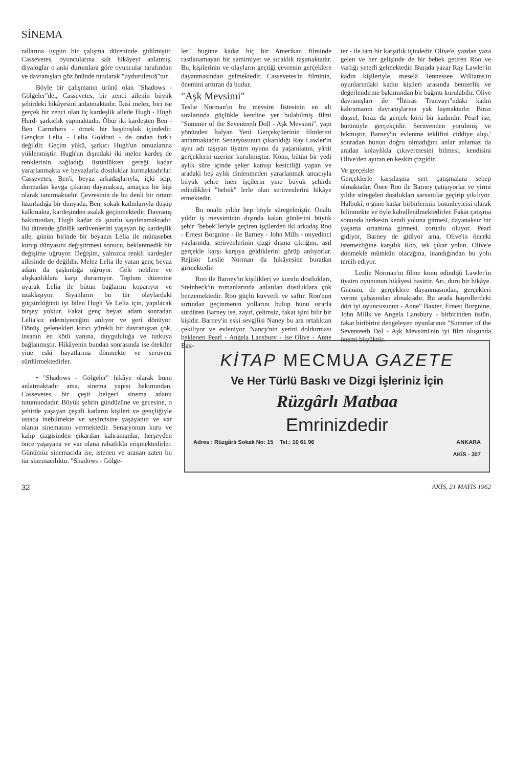SİNEMA
rallarına uygun bir çalışma düzeninde gidilmiştir. Cassevetes, oyuncularına salt hikâyeyi anlatmış, diyaloglar o anki durumlara göre oyuncular tarafından ve davranışları göz önünde tutularak "uydurulmu§"tur.
Böyle bir çalışmanın ürünü olan "Shadows - Gölgeler"de,, Cassevetes, bir zenci ailenin büyük şehirdeki hikâyesini anlatmaktadır. İkisi melez, biri ise gerçek bir zenci olan üç kardeşlik ailede Hugh - Hugh Hurd- şarkıclık yapmaktadır. Öbür iki kardeşten Ben - Ben Carruthers - örnek bir başıboşluk içindedir. Gençkız Lelia - Lelia Goldoni - de ondan farklı değildir. Geçim yükü, şarkıcı Hugh'un omuzlarına yüklenmiştir. Hugh'un dışındaki iki melez kardeş de renklerinin sağladığı üstünlükten gereği kadar yararlanmakta ve beyazlarla dostluklar kurmaktadırlar. Cassevetes, Ben'i, beyaz arkadaşlarıyla, içki içip, durmadan kavga çıkaran dayanaksız, amaçsız bir kişi olarak tanıtmaktadır. Çevresinin de bu denli bir ortam hazırladığa bir dünyada, Ben, sokak kadınlarıyla düşüp kalkmakta, kardeşinden asalak geçinmektedir. Davranış bakımından, Hugh kadar da şuurlu sayılmamaktadır. Bu düzende günlük serüvenlerini yaşayan üç kardeşlik aile, günün birinde bir beyazın Lelia ile münasebet kurup dünyasını değiştirmesi sonucu, beklenmedik bir değişime uğruyor. Değişim, yalnızca renkli kardeşler ailesinde de değildir. Melez Lelia ile yatan genç beyaz adam da şaşkınlığa uğruyor. Gele neklere ve alışkanlıklara karşı duramıyor. Toplum düzenine uyarak Lelia ile bütün bağlarını koparıyor ve uzaklaşıyor. Siyahların bu tür olaylardaki güçsüzlüğünü iyi bilen Hugh Ve Lelia için, yapılacak birşey yoktur. Fakat genç beyaz adam sonradan Lelia'sız edemiyeceğini anlıyor ve geri dönüyor. Dönüş, gelenekleri kırıcı yürekli bir davranıştan çok, insanın en kötü yanına, duygululuğa ve tutkuya bağlanmıştır. Hikâyenin bundan sonrasında ise ötekiler yine eski hayatlarına dönmekte ve serüveni sürdürmektedirler.
• "Shadows - Gölgeler" hikâye olarak bunu anlatmaktadır ama, sinema yapısı bakımından. Cassevetes, bir çeşit belgeci sinema adamı tutumundadır. Büyük şehrin gündüzüne ve gecesine, o şehirde yaşayan çeşitli katların kişileri ve gençliğiyle ustaca inebilmekte ve seyircisine yaşayanın ve var olanın sinemasını vermektedir. Senaryonun kuru ve kalıp çizgisinden çıkarılan kahramanlar, herşeyden önce yaşayana ve var olana rahatlıkla erişmektedirler. Günümüz sinemacıda ise, istenen ve aranan zaten bu tür sinemacılıktır. "Shadows - Gölge-
ler" bugüne kadar hiç bir Amerikan filminde rastlanamayan bir samimiyet ve sıcaklık taşımaktadır. Bu, kişilerinin ve olayların geçtiği çevrenin gerçeklere dayanmasından gelmektedir. Cassevetes'in filminin, önemini arttıran da budur.
"Aşk Mevsimi"
Teslie Norman'ın bu mevsim listesinin en alt sıralarında güçlükle kendine yer bulabilmiş filmi "Summer of the Seventeeth Doll - Aşk Mevsimi", yapı yönünden İtalyan Yeni Gerçekçilerinin filmlerini andırmaktadır. Senaryosunun çıkarıldığı Ray Lawler'in aynı adı taşıyan tiyatro oyunu da yaşanılanın, yânii gerçeklerin üzerine kurulmuştur. Konu, bütün bir yedi aylık süre içinde şeker kamışı kesiciliği yapan ve aradaki beş aylık dinlenmeden yararlanmak amacıyla büyük şehre inen işçilerin yine büyük şehirde edindikleri "bebek" lerle olan serüvenlerini hikâye etmektedir.
Bu onaltı yıldır hep böyle süregelmiştir. Onaltı yıldır iş mevsiminin dışında kalan günlerini büyük şehir "bebek"leriyle geçiren işçilerden iki arkadaş Roo - Ernest Borgnine - ile Barney - John Mills - onyedinci yazlarında, serüvenlerinin çizgi dışına çıktığını, asıl gerçekle karşı karşıya geldiklerini görüp anlıyorlar. Rejisör Leslie Norman da hikâyesine buradan girmektedir.
Roo ile Barney'in kişilikleri ve kurulu dostlukları, Steinbeck'in romanlarında anlatılan dostluklara çok benzemektedir. Roo güçlü kuvvetli ve saftır. Roo'nun sırtından geçinmenin yollarını bulup bunu ısrarla sürdüren Barney ise, zayıf, çelimsiz, fakat işini bilir bir kişidir. Barney'in eski sevgilisi Naney bu ara ortalıktan çekiliyor ve evleniyor. Nancy'nin yerini doldurması beklenen Pearl - Angela Lansbury - ise Olive - Anne Bax-
ter - ile tam bir karşıtlık içindedir. Olive'e, yazdan yaza gelen ve her gelişinde de bir bebek getiren Roo ve varlığı yeterli gelmektedir. Burada yazar Ray Lawler'in kadın kişileriyle, meselâ Tennessee Williams'ın oyunlarındaki kadın kişileri arasında benzerlik ve değerlendirme bakımından bir bağıntı kurulabilir. Olive davranışları ile "İhtiras Tranvayı"ndaki kadın kahramanın davranışlarına yak laşmaktadır. Biraz düşsel, biraz da gerçek körü bir kadındır. Pearl ise, bütünüyle gerçekçidir. Serüvenden yorulmuş ve bıkmıştır. Barney'in evlenme teklifini ciddiye alışı,' sonradan bunun doğru olmadığını anlar anlamaz da aradan kolaylıkla çıkıvermesini bilmesi, kendisini Olive'den ayıran en keskin çizgidir.
Ve gerçekler
Gerçeklerle karşılaşma sert çatışmalara sebep olmaktadır. Önce Roo ile Barney çatışıyorlar ve yirmi yıldır süregelen dostlukları sarsıntılar geçirip yıkılıyor. Halbuki, o güne kadar birbirlerinin bütünleyicisi olarak bilinmekte ve öyle kabullenilmektedirler. Fakat çatışma sonunda herkesin kendi yoluna gitmesi, dayanaksız bir yaşama ortamına girmesi, zorunlu oluyor. Pearl gidiyor, Barney de gidiyor ama, Olive'in önceki istemezliğine karşılık Roo, tek çıkar yolun. Olive'e dönmekle mümkün olacağına, inandığından bu yolu tercih ediyor.
Leslie Norman'ın filme konu edindiği Lawler'in tiyatro oyununun hikâyesi basittir. Arı, duru bir hikâye. Gücünü, de gerçeklere dayanmasından, gerçekleri verme çabasından almaktadır. Bu arada başrollerdeki dört iyi oyuncusunun - Anne" Baxter, Ernest Borgnine, John Mills ve Angela Lansbury - birbirinden üstün, fakat biribirini dengeleyen oyunlarının "Summer of the Seventeeth Dol - Aşk Mevsimi'nin iyi film oluşunda önemi büyüktür.
KİTAP MECMUA GAZETE
Ve Her Türlü Baskı ve Dizgi İşleriniz İçin
Rüzgârlı Matbaa
Emrinizdedir
Adres : Rüzgârlı Sokak No: 15 Tel.: 10 61 96 ANKARA
AKİS - 307
32 AKİS, 21 MAYIS 1962